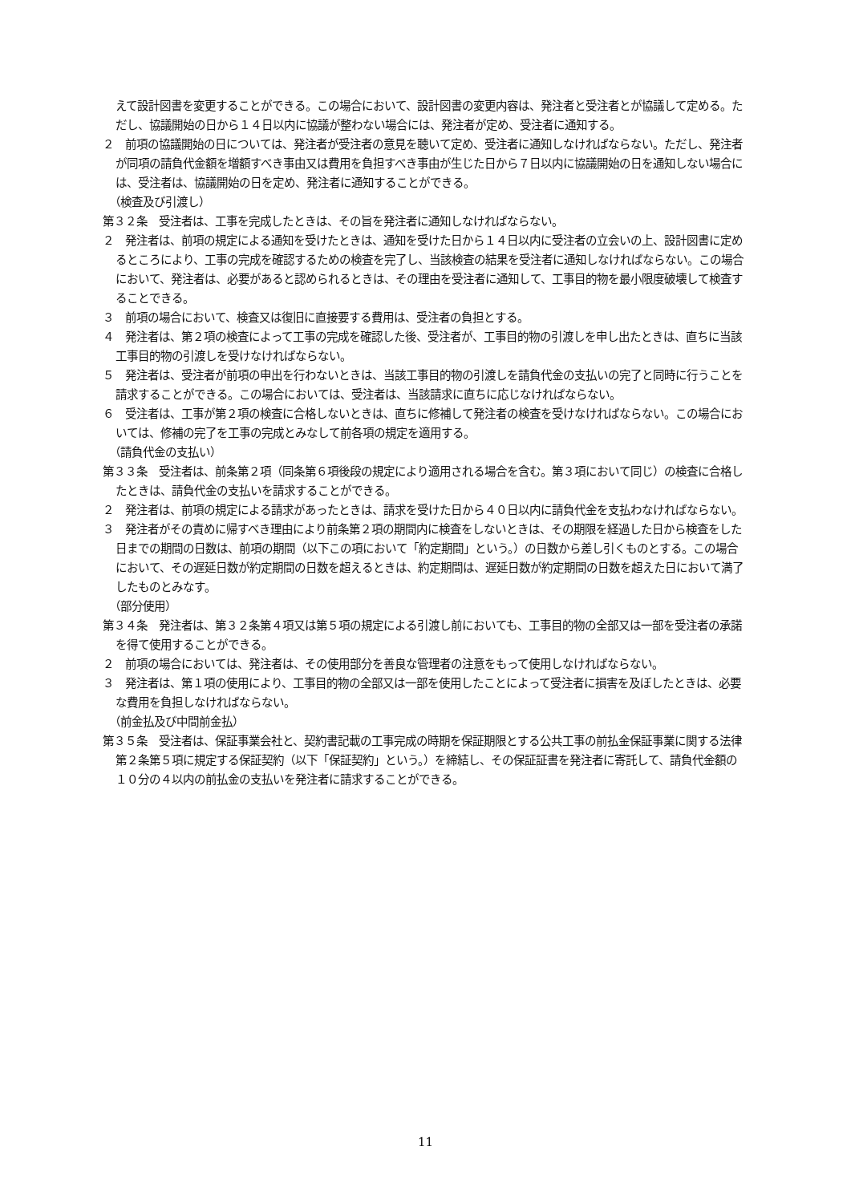えて設計図書を変更することができる。この場合において、設計図書の変更内容は、発注者と受注者とが協議して定める。ただし、協議開始の日から１４日以内に協議が整わない場合には、発注者が定め、受注者に通知する。
２　前項の協議開始の日については、発注者が受注者の意見を聴いて定め、受注者に通知しなければならない。ただし、発注者が同項の請負代金額を増額すべき事由又は費用を負担すべき事由が生じた日から７日以内に協議開始の日を通知しない場合には、受注者は、協議開始の日を定め、発注者に通知することができる。
（検査及び引渡し）
第３２条　受注者は、工事を完成したときは、その旨を発注者に通知しなければならない。
２　発注者は、前項の規定による通知を受けたときは、通知を受けた日から１４日以内に受注者の立会いの上、設計図書に定めるところにより、工事の完成を確認するための検査を完了し、当該検査の結果を受注者に通知しなければならない。この場合において、発注者は、必要があると認められるときは、その理由を受注者に通知して、工事目的物を最小限度破壊して検査することできる。
３　前項の場合において、検査又は復旧に直接要する費用は、受注者の負担とする。
４　発注者は、第２項の検査によって工事の完成を確認した後、受注者が、工事目的物の引渡しを申し出たときは、直ちに当該工事目的物の引渡しを受けなければならない。
５　発注者は、受注者が前項の申出を行わないときは、当該工事目的物の引渡しを請負代金の支払いの完了と同時に行うことを請求することができる。この場合においては、受注者は、当該請求に直ちに応じなければならない。
６　受注者は、工事が第２項の検査に合格しないときは、直ちに修補して発注者の検査を受けなければならない。この場合においては、修補の完了を工事の完成とみなして前各項の規定を適用する。
（請負代金の支払い）
第３３条　受注者は、前条第２項（同条第６項後段の規定により適用される場合を含む。第３項において同じ）の検査に合格したときは、請負代金の支払いを請求することができる。
２　発注者は、前項の規定による請求があったときは、請求を受けた日から４０日以内に請負代金を支払わなければならない。
３　発注者がその責めに帰すべき理由により前条第２項の期間内に検査をしないときは、その期限を経過した日から検査をした日までの期間の日数は、前項の期間（以下この項において「約定期間」という。）の日数から差し引くものとする。この場合において、その遅延日数が約定期間の日数を超えるときは、約定期間は、遅延日数が約定期間の日数を超えた日において満了したものとみなす。
（部分使用）
第３４条　発注者は、第３２条第４項又は第５項の規定による引渡し前においても、工事目的物の全部又は一部を受注者の承諾を得て使用することができる。
２　前項の場合においては、発注者は、その使用部分を善良な管理者の注意をもって使用しなければならない。
３　発注者は、第１項の使用により、工事目的物の全部又は一部を使用したことによって受注者に損害を及ぼしたときは、必要な費用を負担しなければならない。
（前金払及び中間前金払）
第３５条　受注者は、保証事業会社と、契約書記載の工事完成の時期を保証期限とする公共工事の前払金保証事業に関する法律第２条第５項に規定する保証契約（以下「保証契約」という。）を締結し、その保証証書を発注者に寄託して、請負代金額の１０分の４以内の前払金の支払いを発注者に請求することができる。
11